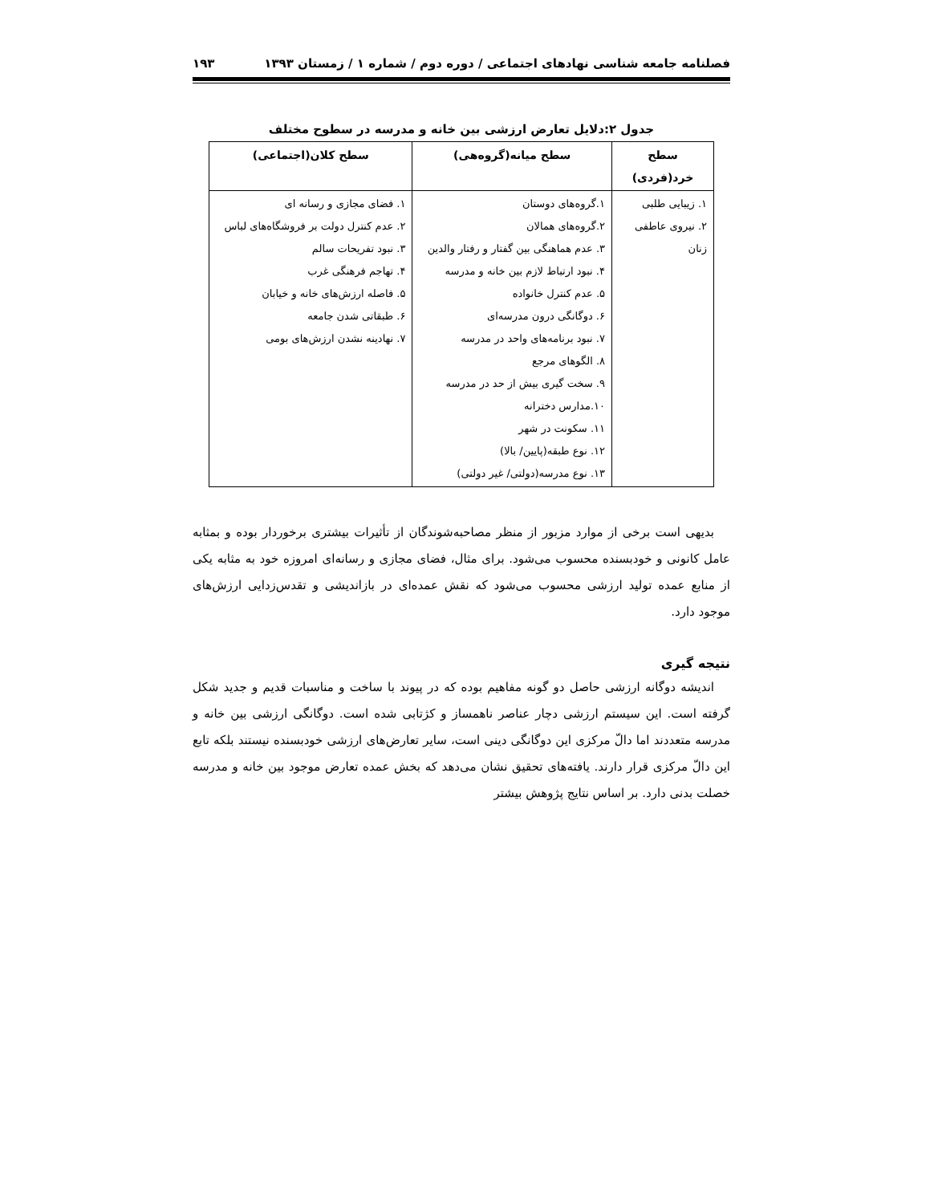فصلنامه جامعه شناسی نهادهای اجتماعی / دوره دوم / شماره ۱ / زمستان ۱۳۹۳ ۱۹۳
جدول ۲:دلایل تعارض ارزشی بین خانه و مدرسه در سطوح مختلف
| سطح خرد(فردی) | سطح میانه(گروه‌هی) | سطح کلان(اجتماعی) |
| --- | --- | --- |
| ۱. زیبایی طلبی ۲. نیروی عاطفی زنان | ۱.گروه‌های دوستان ۲.گروه‌های همالان ۳. عدم هماهنگی بین گفتار و رفتار والدین ۴. نبود ارتباط لازم بین خانه و مدرسه ۵. عدم کنترل خانواده ۶. دوگانگی درون مدرسه‌ای ۷. نبود برنامه‌های واحد در مدرسه ۸. الگوهای مرجع ۹. سخت گیری بیش از حد در مدرسه ۱۰.مدارس دخترانه ۱۱. سکونت در شهر ۱۲. نوع طبقه(پایین/ بالا) ۱۳. نوع مدرسه(دولتی/ غیر دولتی) | ۱. فضای مجازی و رسانه ای ۲. عدم کنترل دولت بر فروشگاه‌های لباس ۳. نبود تفریحات سالم ۴. تهاجم فرهنگی غرب ۵. فاصله ارزش‌های خانه و خیابان ۶. طبقاتی شدن جامعه ۷. نهادینه نشدن ارزش‌های بومی |
بدیهی است برخی از موارد مزبور از منظر مصاحبه‌شوندگان از تأثیرات بیشتری برخوردار بوده و بمثابه عامل کانونی و خودبسنده محسوب می‌شود. برای مثال، فضای مجازی و رسانه‌ای امروزه خود به مثابه یکی از منابع عمده تولید ارزشی محسوب می‌شود که نقش عمده‌ای در بازاندیشی و تقدس‌زدایی ارزش‌های موجود دارد.
نتیجه گیری
اندیشه دوگانه ارزشی حاصل دو گونه مفاهیم بوده که در پیوند با ساخت و مناسبات قدیم و جدید شکل گرفته است. این سیستم ارزشی دچار عناصر ناهمساز و کژتابی شده است. دوگانگی ارزشی بین خانه و مدرسه متعددند اما دالّ مرکزی این دوگانگی دینی است، سایر تعارض‌های ارزشی خودبسنده نیستند بلکه تابع این دالّ مرکزی قرار دارند. یافته‌های تحقیق نشان می‌دهد که بخش عمده تعارض موجود بین خانه و مدرسه خصلت بدنی دارد. بر اساس نتایج پژوهش بیشتر